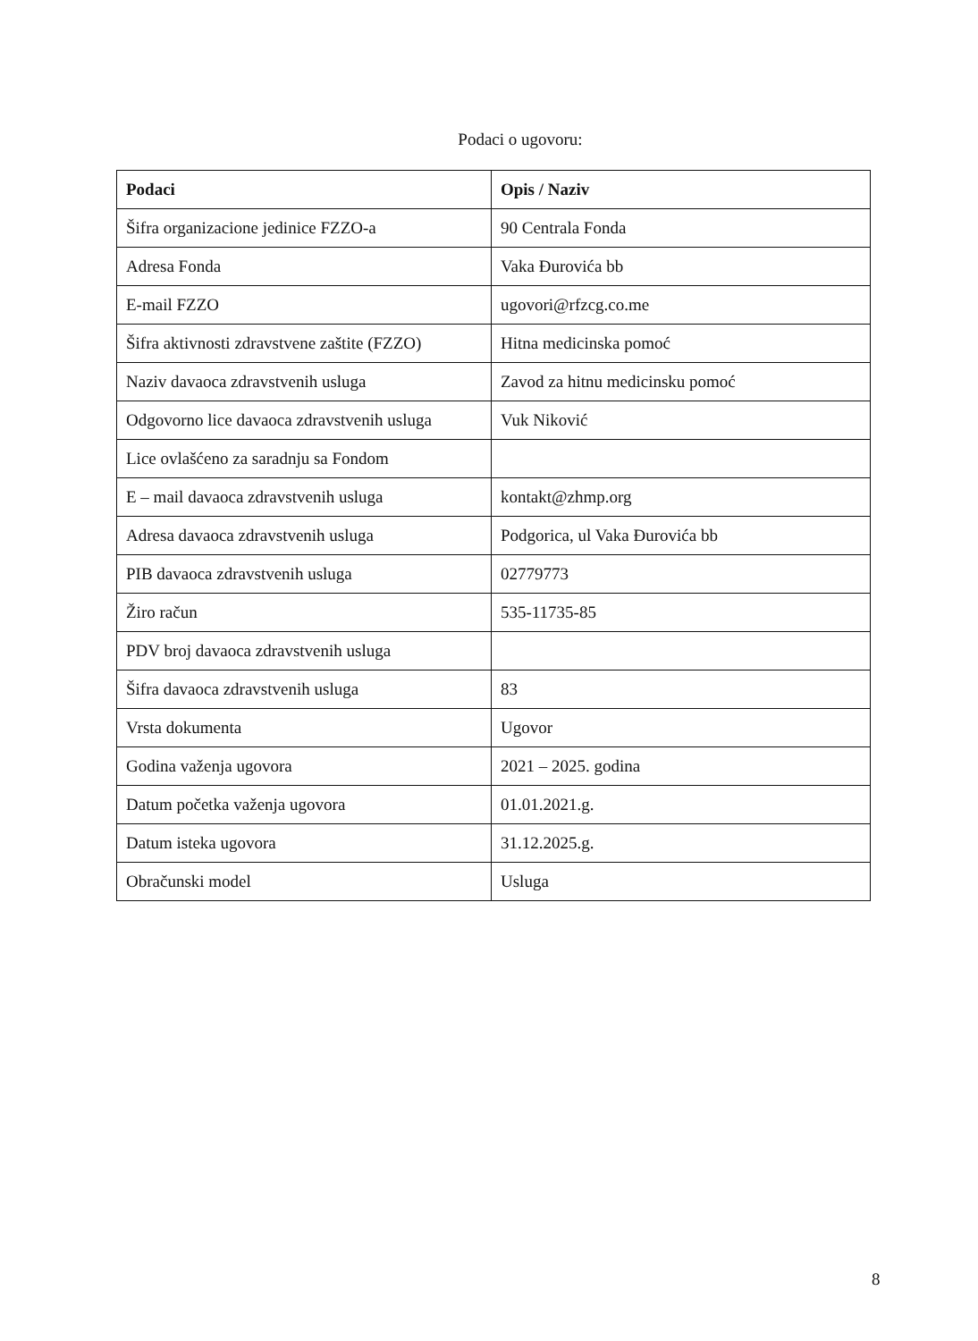Podaci o ugovoru:
| Podaci | Opis / Naziv |
| --- | --- |
| Šifra organizacione jedinice FZZO-a | 90 Centrala Fonda |
| Adresa Fonda | Vaka Đurovića bb |
| E-mail FZZO | ugovori@rfzcg.co.me |
| Šifra aktivnosti zdravstvene zaštite (FZZO) | Hitna medicinska pomoć |
| Naziv davaoca zdravstvenih usluga | Zavod za hitnu medicinsku pomoć |
| Odgovorno lice davaoca zdravstvenih usluga | Vuk Niković |
| Lice ovlašćeno za saradnju sa Fondom | |
| E – mail davaoca zdravstvenih usluga | kontakt@zhmp.org |
| Adresa davaoca zdravstvenih usluga | Podgorica, ul Vaka Đurovića bb |
| PIB davaoca zdravstvenih usluga | 02779773 |
| Žiro račun | 535-11735-85 |
| PDV broj davaoca zdravstvenih usluga | |
| Šifra davaoca zdravstvenih usluga | 83 |
| Vrsta dokumenta | Ugovor |
| Godina važenja ugovora | 2021 – 2025. godina |
| Datum početka važenja ugovora | 01.01.2021.g. |
| Datum isteka ugovora | 31.12.2025.g. |
| Obračunski model | Usluga |
8